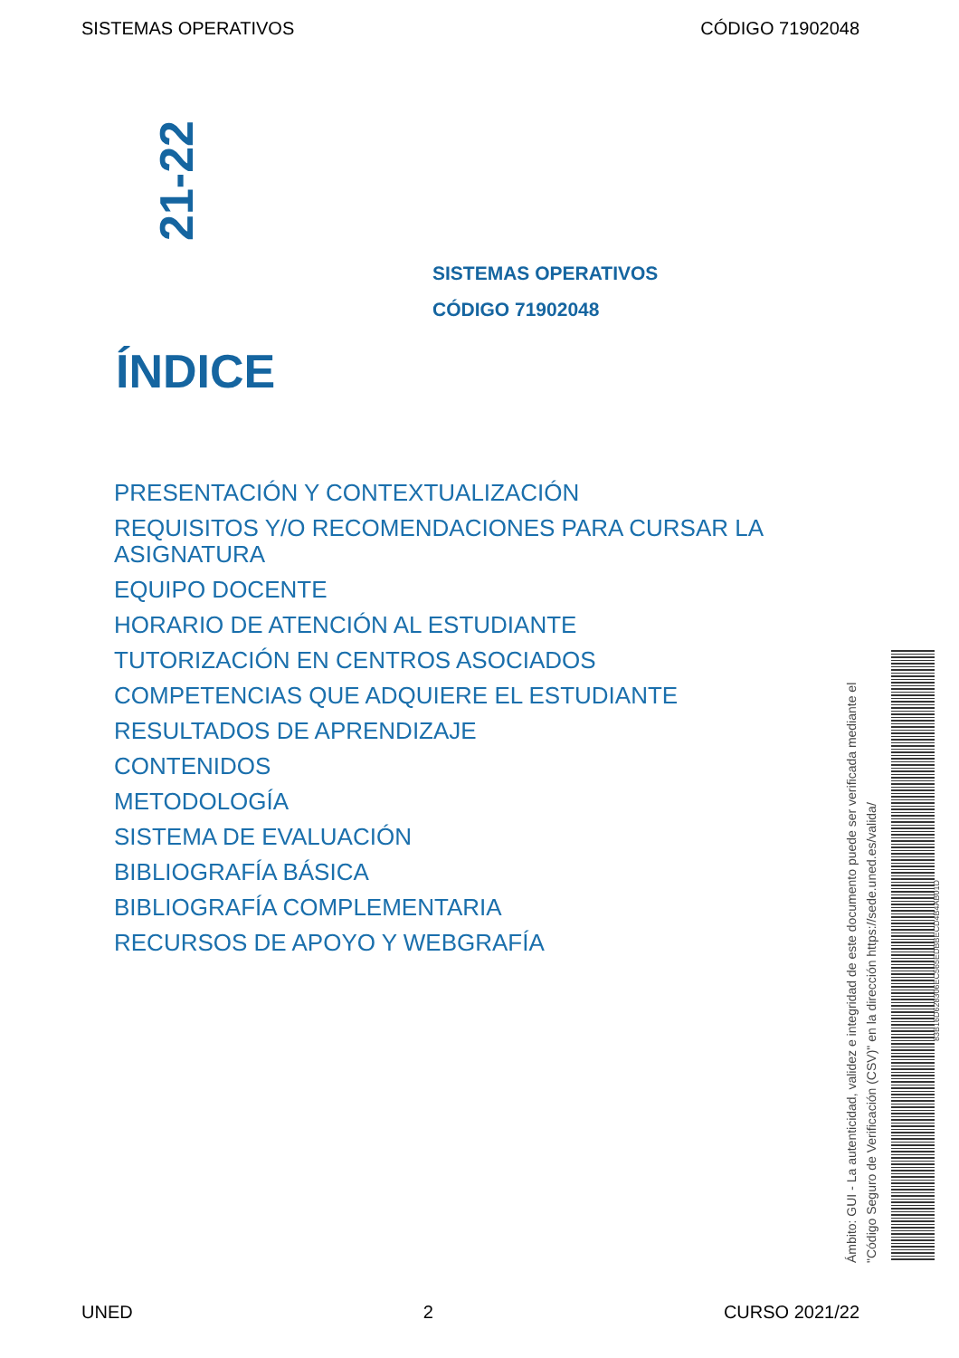SISTEMAS OPERATIVOS CÓDIGO 71902048
21-22
SISTEMAS OPERATIVOS
CÓDIGO 71902048
ÍNDICE
PRESENTACIÓN Y CONTEXTUALIZACIÓN
REQUISITOS Y/O RECOMENDACIONES PARA CURSAR LA ASIGNATURA
EQUIPO DOCENTE
HORARIO DE ATENCIÓN AL ESTUDIANTE
TUTORIZACIÓN EN CENTROS ASOCIADOS
COMPETENCIAS QUE ADQUIERE EL ESTUDIANTE
RESULTADOS DE APRENDIZAJE
CONTENIDOS
METODOLOGÍA
SISTEMA DE EVALUACIÓN
BIBLIOGRAFÍA BÁSICA
BIBLIOGRAFÍA COMPLEMENTARIA
RECURSOS DE APOYO Y WEBGRAFÍA
Ámbito: GUI - La autenticidad, validez e integridad de este documento puede ser verificada mediante el
"Código Seguro de Verificación (CSV)" en la dirección https://sede.uned.es/valida/
83B16D628306EC565EDBBECD4B4AB01D
UNED 2 CURSO 2021/22